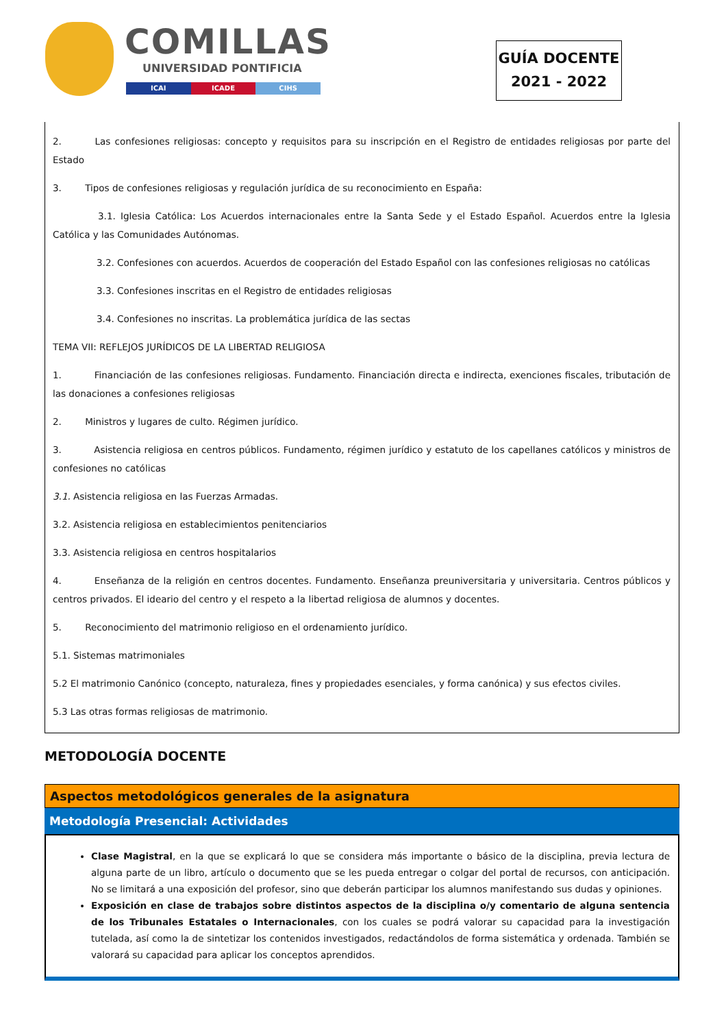COMILLAS
UNIVERSIDAD PONTIFICIA
ICAI ICADE CIHS
GUÍA DOCENTE
2021 - 2022
2. Las confesiones religiosas: concepto y requisitos para su inscripción en el Registro de entidades religiosas por parte del Estado
3. Tipos de confesiones religiosas y regulación jurídica de su reconocimiento en España:
3.1. Iglesia Católica: Los Acuerdos internacionales entre la Santa Sede y el Estado Español. Acuerdos entre la Iglesia Católica y las Comunidades Autónomas.
3.2. Confesiones con acuerdos. Acuerdos de cooperación del Estado Español con las confesiones religiosas no católicas
3.3. Confesiones inscritas en el Registro de entidades religiosas
3.4. Confesiones no inscritas. La problemática jurídica de las sectas
TEMA VII: REFLEJOS JURÍDICOS DE LA LIBERTAD RELIGIOSA
1. Financiación de las confesiones religiosas. Fundamento. Financiación directa e indirecta, exenciones fiscales, tributación de las donaciones a confesiones religiosas
2. Ministros y lugares de culto. Régimen jurídico.
3. Asistencia religiosa en centros públicos. Fundamento, régimen jurídico y estatuto de los capellanes católicos y ministros de confesiones no católicas
3.1. Asistencia religiosa en las Fuerzas Armadas.
3.2. Asistencia religiosa en establecimientos penitenciarios
3.3. Asistencia religiosa en centros hospitalarios
4. Enseñanza de la religión en centros docentes. Fundamento. Enseñanza preuniversitaria y universitaria. Centros públicos y centros privados. El ideario del centro y el respeto a la libertad religiosa de alumnos y docentes.
5. Reconocimiento del matrimonio religioso en el ordenamiento jurídico.
5.1. Sistemas matrimoniales
5.2 El matrimonio Canónico (concepto, naturaleza, fines y propiedades esenciales, y forma canónica) y sus efectos civiles.
5.3 Las otras formas religiosas de matrimonio.
METODOLOGÍA DOCENTE
Aspectos metodológicos generales de la asignatura
Metodología Presencial: Actividades
Clase Magistral, en la que se explicará lo que se considera más importante o básico de la disciplina, previa lectura de alguna parte de un libro, artículo o documento que se les pueda entregar o colgar del portal de recursos, con anticipación. No se limitará a una exposición del profesor, sino que deberán participar los alumnos manifestando sus dudas y opiniones.
Exposición en clase de trabajos sobre distintos aspectos de la disciplina o/y comentario de alguna sentencia de los Tribunales Estatales o Internacionales, con los cuales se podrá valorar su capacidad para la investigación tutelada, así como la de sintetizar los contenidos investigados, redactándolos de forma sistemática y ordenada. También se valorará su capacidad para aplicar los conceptos aprendidos.